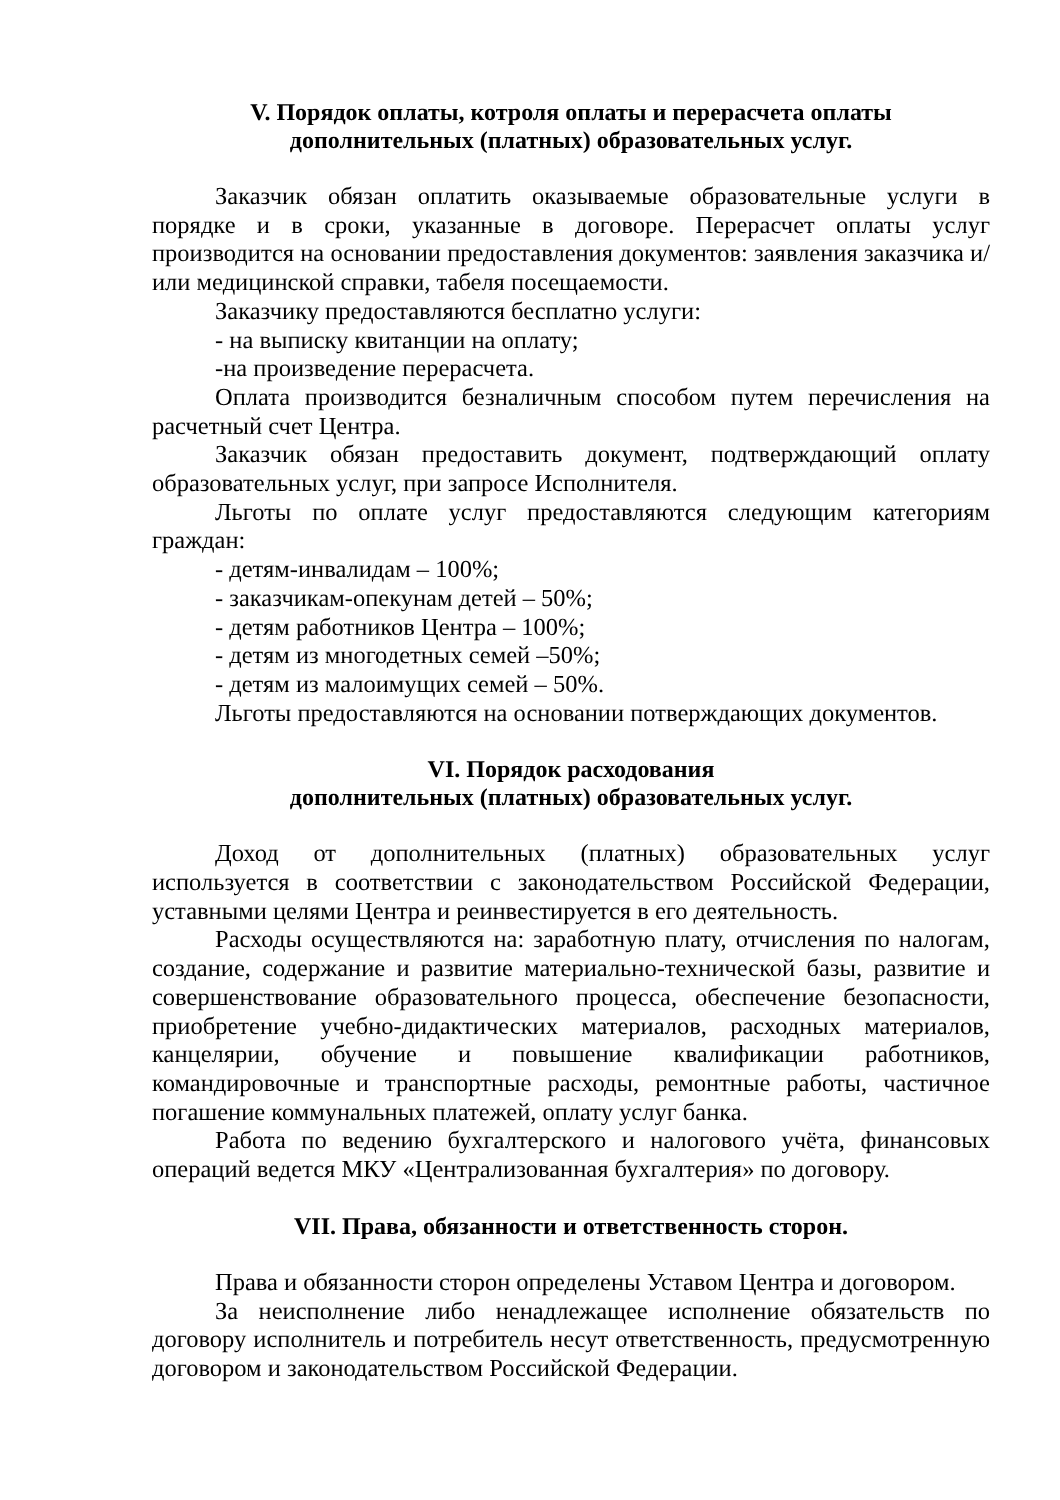V. Порядок оплаты, котроля оплаты и перерасчета оплаты
дополнительных (платных) образовательных услуг.
Заказчик обязан оплатить оказываемые образовательные услуги в порядке и в сроки, указанные в договоре. Перерасчет оплаты услуг производится на основании предоставления документов: заявления заказчика и/или медицинской справки, табеля посещаемости.
Заказчику предоставляются бесплатно услуги:
- на выписку квитанции на оплату;
-на произведение перерасчета.
Оплата производится безналичным способом путем перечисления на расчетный счет Центра.
Заказчик обязан предоставить документ, подтверждающий оплату образовательных услуг, при запросе Исполнителя.
Льготы по оплате услуг предоставляются следующим категориям граждан:
- детям-инвалидам – 100%;
- заказчикам-опекунам детей – 50%;
- детям работников Центра – 100%;
- детям из многодетных семей –50%;
- детям из малоимущих семей – 50%.
Льготы предоставляются на основании потверждающих документов.
VI. Порядок расходования
дополнительных (платных) образовательных услуг.
Доход от дополнительных (платных) образовательных услуг используется в соответствии с законодательством Российской Федерации, уставными целями Центра и реинвестируется в его деятельность.
Расходы осуществляются на: заработную плату, отчисления по налогам, создание, содержание и развитие материально-технической базы, развитие и совершенствование образовательного процесса, обеспечение безопасности, приобретение учебно-дидактических материалов, расходных материалов, канцелярии, обучение и повышение квалификации работников, командировочные и транспортные расходы, ремонтные работы, частичное погашение коммунальных платежей, оплату услуг банка.
Работа по ведению бухгалтерского и налогового учёта, финансовых операций ведется МКУ «Централизованная бухгалтерия» по договору.
VII. Права, обязанности и ответственность сторон.
Права и обязанности сторон определены Уставом Центра и договором.
За неисполнение либо ненадлежащее исполнение обязательств по договору исполнитель и потребитель несут ответственность, предусмотренную договором и законодательством Российской Федерации.